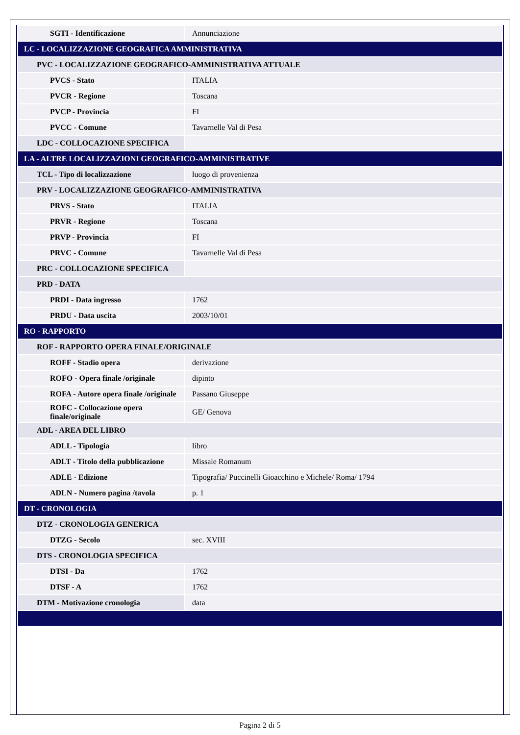| SGTI - Identificazione | Annunciazione |
| LC - LOCALIZZAZIONE GEOGRAFICA AMMINISTRATIVA | |
| PVC - LOCALIZZAZIONE GEOGRAFICO-AMMINISTRATIVA ATTUALE | |
| PVCS - Stato | ITALIA |
| PVCR - Regione | Toscana |
| PVCP - Provincia | FI |
| PVCC - Comune | Tavarnelle Val di Pesa |
| LDC - COLLOCAZIONE SPECIFICA | |
| LA - ALTRE LOCALIZZAZIONI GEOGRAFICO-AMMINISTRATIVE | |
| TCL - Tipo di localizzazione | luogo di provenienza |
| PRV - LOCALIZZAZIONE GEOGRAFICO-AMMINISTRATIVA | |
| PRVS - Stato | ITALIA |
| PRVR - Regione | Toscana |
| PRVP - Provincia | FI |
| PRVC - Comune | Tavarnelle Val di Pesa |
| PRC - COLLOCAZIONE SPECIFICA | |
| PRD - DATA | |
| PRDI - Data ingresso | 1762 |
| PRDU - Data uscita | 2003/10/01 |
| RO - RAPPORTO | |
| ROF - RAPPORTO OPERA FINALE/ORIGINALE | |
| ROFF - Stadio opera | derivazione |
| ROFO - Opera finale /originale | dipinto |
| ROFA - Autore opera finale /originale | Passano Giuseppe |
| ROFC - Collocazione opera finale/originale | GE/ Genova |
| ADL - AREA DEL LIBRO | |
| ADLL - Tipologia | libro |
| ADLT - Titolo della pubblicazione | Missale Romanum |
| ADLE - Edizione | Tipografia/ Puccinelli Gioacchino e Michele/ Roma/ 1794 |
| ADLN - Numero pagina /tavola | p. 1 |
| DT - CRONOLOGIA | |
| DTZ - CRONOLOGIA GENERICA | |
| DTZG - Secolo | sec. XVIII |
| DTS - CRONOLOGIA SPECIFICA | |
| DTSI - Da | 1762 |
| DTSF - A | 1762 |
| DTM - Motivazione cronologia | data |
Pagina 2 di 5